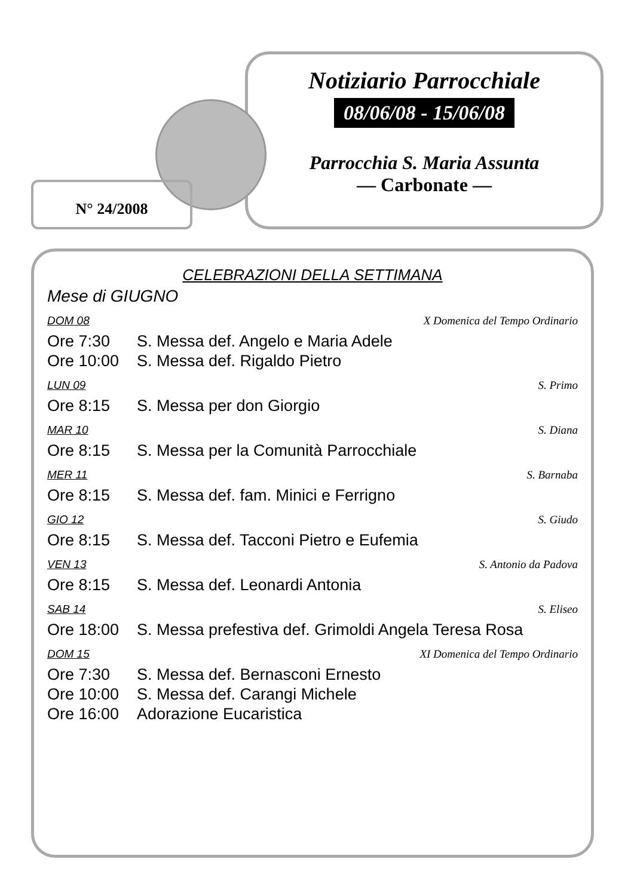N° 24/2008
Notiziario Parrocchiale
08/06/08 - 15/06/08
Parrocchia S. Maria Assunta
— Carbonate —
CELEBRAZIONI DELLA SETTIMANA
Mese di GIUGNO
DOM 08 X Domenica del Tempo Ordinario
Ore 7:30 S. Messa def. Angelo e Maria Adele
Ore 10:00 S. Messa def. Rigaldo Pietro
LUN 09 S. Primo
Ore 8:15 S. Messa per don Giorgio
MAR 10 S. Diana
Ore 8:15 S. Messa per la Comunità Parrocchiale
MER 11 S. Barnaba
Ore 8:15 S. Messa def. fam. Minici e Ferrigno
GIO 12 S. Giudo
Ore 8:15 S. Messa def. Tacconi Pietro e Eufemia
VEN 13 S. Antonio da Padova
Ore 8:15 S. Messa def. Leonardi Antonia
SAB 14 S. Eliseo
Ore 18:00 S. Messa prefestiva def. Grimoldi Angela Teresa Rosa
DOM 15 XI Domenica del Tempo Ordinario
Ore 7:30 S. Messa def. Bernasconi Ernesto
Ore 10:00 S. Messa def. Carangi Michele
Ore 16:00 Adorazione Eucaristica